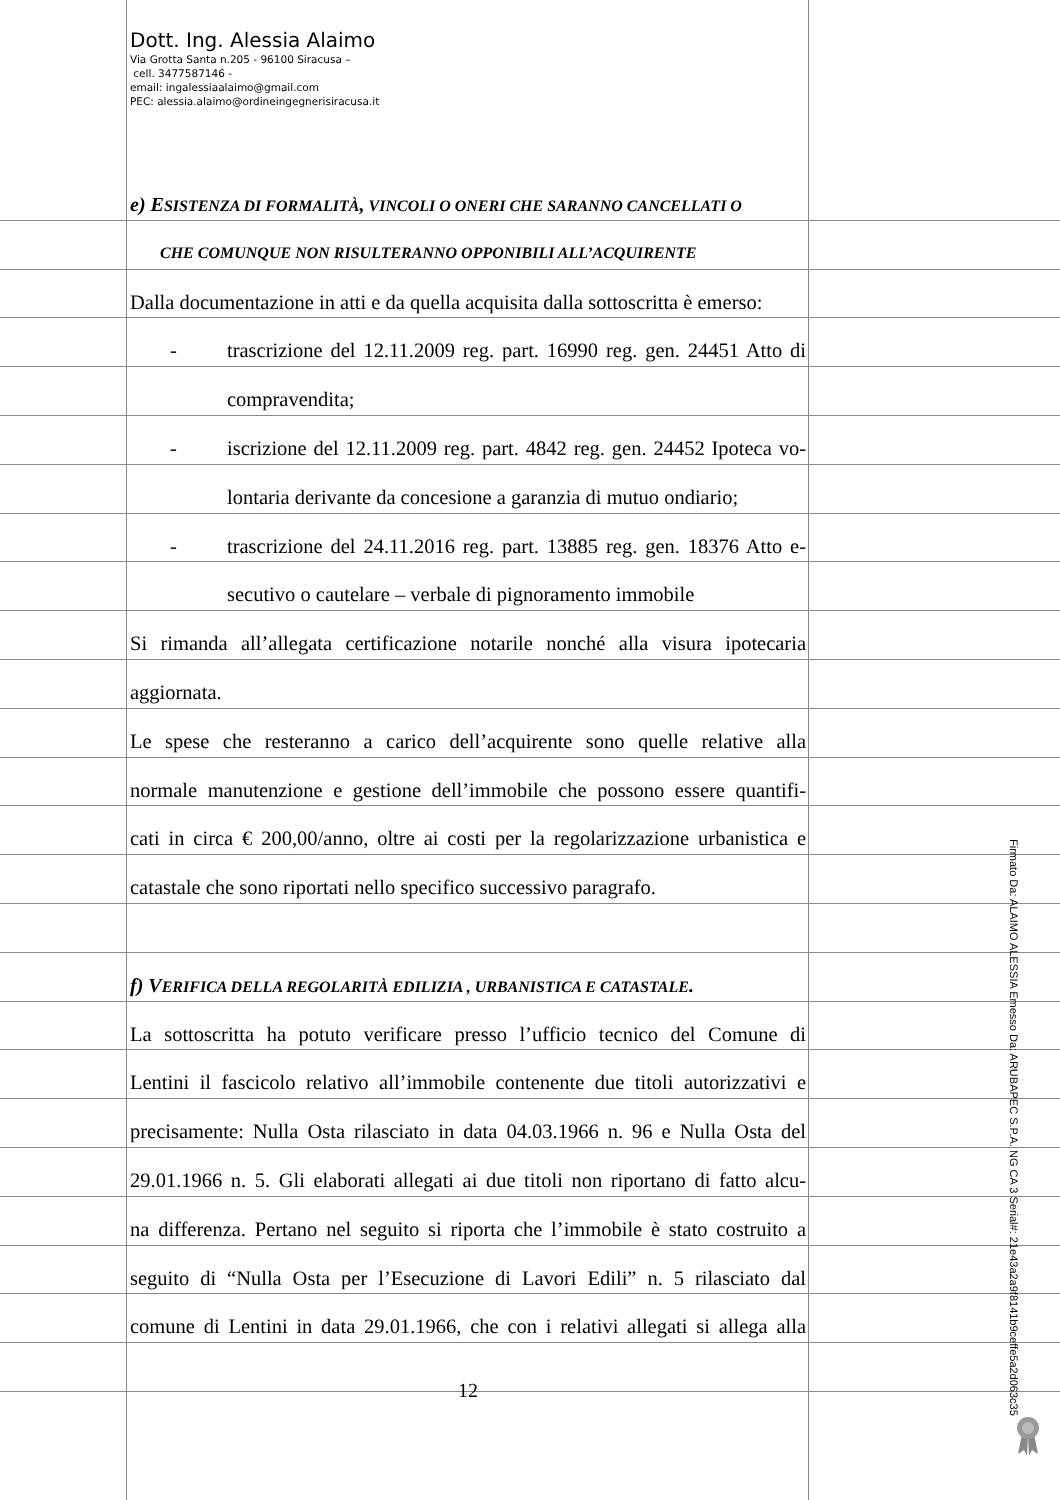Dott. Ing. Alessia Alaimo
Via Grotta Santa n.205 - 96100 Siracusa –
cell. 3477587146 -
email: ingalessiaalaimo@gmail.com
PEC: alessia.alaimo@ordineingegnerisiracusa.it
e) ESISTENZA DI FORMALITÀ, VINCOLI O ONERI CHE SARANNO CANCELLATI O
CHE COMUNQUE NON RISULTERANNO OPPONIBILI ALL’ACQUIRENTE
Dalla documentazione in atti e da quella acquisita dalla sottoscritta è emerso:
- trascrizione del 12.11.2009 reg. part. 16990 reg. gen. 24451 Atto di
compravendita;
- iscrizione del 12.11.2009 reg. part. 4842 reg. gen. 24452 Ipoteca vo-
lontaria derivante da concesione a garanzia di mutuo ondiario;
- trascrizione del 24.11.2016 reg. part. 13885 reg. gen. 18376 Atto e-
secutivo o cautelare – verbale di pignoramento immobile
Si rimanda all’allegata certificazione notarile nonché alla visura ipotecaria
aggiornata.
Le spese che resteranno a carico dell’acquirente sono quelle relative alla
normale manutenzione e gestione dell’immobile che possono essere quantifi-
cati in circa € 200,00/anno, oltre ai costi per la regolarizzazione urbanistica e
catastale che sono riportati nello specifico successivo paragrafo.
f) VERIFICA DELLA REGOLARITÀ EDILIZIA , URBANISTICA E CATASTALE.
La sottoscritta ha potuto verificare presso l’ufficio tecnico del Comune di
Lentini il fascicolo relativo all’immobile contenente due titoli autorizzativi e
precisamente: Nulla Osta rilasciato in data 04.03.1966 n. 96 e Nulla Osta del
29.01.1966 n. 5. Gli elaborati allegati ai due titoli non riportano di fatto alcu-
na differenza. Pertano nel seguito si riporta che l’immobile è stato costruito a
seguito di “Nulla Osta per l’Esecuzione di Lavori Edili” n. 5 rilasciato dal
comune di Lentini in data 29.01.1966, che con i relativi allegati si allega alla
12
Firmato Da: ALAIMO ALESSIA Emesso Da: ARUBAPEC S.P.A. NG CA 3 Serial#: 21e43a2a9f8141b9ceffe5a2d063c35